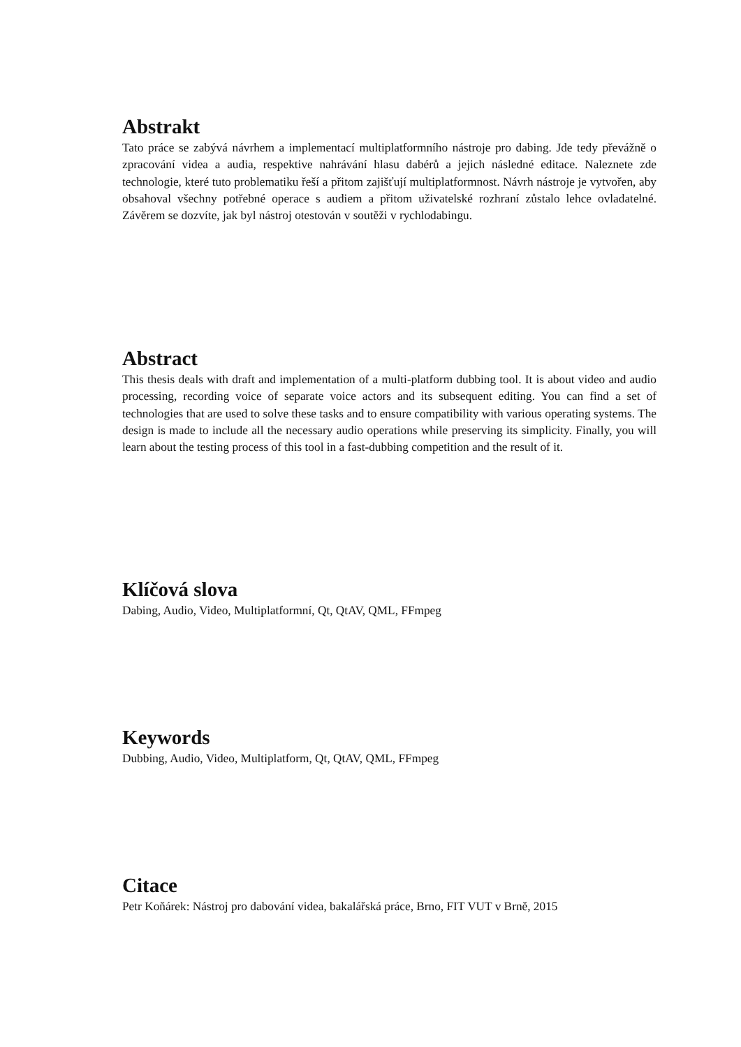Abstrakt
Tato práce se zabývá návrhem a implementací multiplatformního nástroje pro dabing. Jde tedy převážně o zpracování videa a audia, respektive nahrávání hlasu dabérů a jejich následné editace. Naleznete zde technologie, které tuto problematiku řeší a přitom zajišťují multiplatformnost. Návrh nástroje je vytvořen, aby obsahoval všechny potřebné operace s audiem a přitom uživatelské rozhraní zůstalo lehce ovladatelné. Závěrem se dozvíte, jak byl nástroj otestován v soutěži v rychlodabingu.
Abstract
This thesis deals with draft and implementation of a multi-platform dubbing tool. It is about video and audio processing, recording voice of separate voice actors and its subsequent editing. You can find a set of technologies that are used to solve these tasks and to ensure compatibility with various operating systems. The design is made to include all the necessary audio operations while preserving its simplicity. Finally, you will learn about the testing process of this tool in a fast-dubbing competition and the result of it.
Klíčová slova
Dabing, Audio, Video, Multiplatformní, Qt, QtAV, QML, FFmpeg
Keywords
Dubbing, Audio, Video, Multiplatform, Qt, QtAV, QML, FFmpeg
Citace
Petr Koňárek: Nástroj pro dabování videa, bakalářská práce, Brno, FIT VUT v Brně, 2015